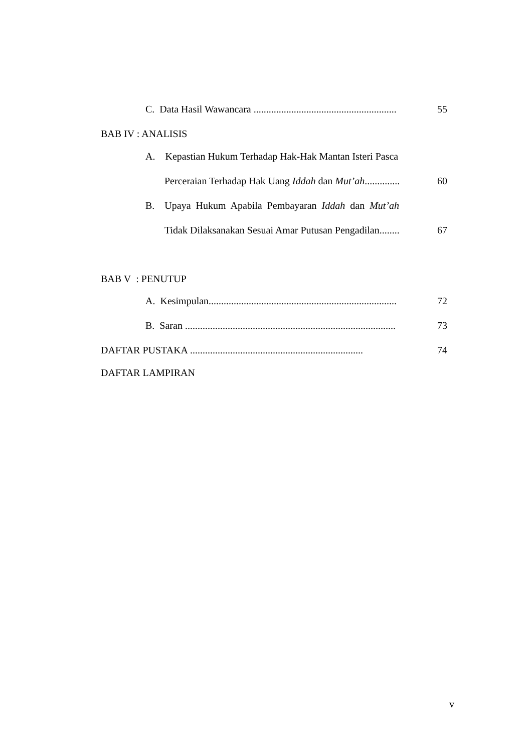C. Data Hasil Wawancara ......................................................... 55
BAB IV : ANALISIS
A. Kepastian Hukum Terhadap Hak-Hak Mantan Isteri Pasca
Perceraian Terhadap Hak Uang Iddah dan Mut’ah.............. 60
B. Upaya Hukum Apabila Pembayaran Iddah dan Mut’ah
Tidak Dilaksanakan Sesuai Amar Putusan Pengadilan........ 67
BAB V : PENUTUP
A. Kesimpulan........................................................................... 72
B. Saran .................................................................................... 73
DAFTAR PUSTAKA ..................................................................... 74
DAFTAR LAMPIRAN
v